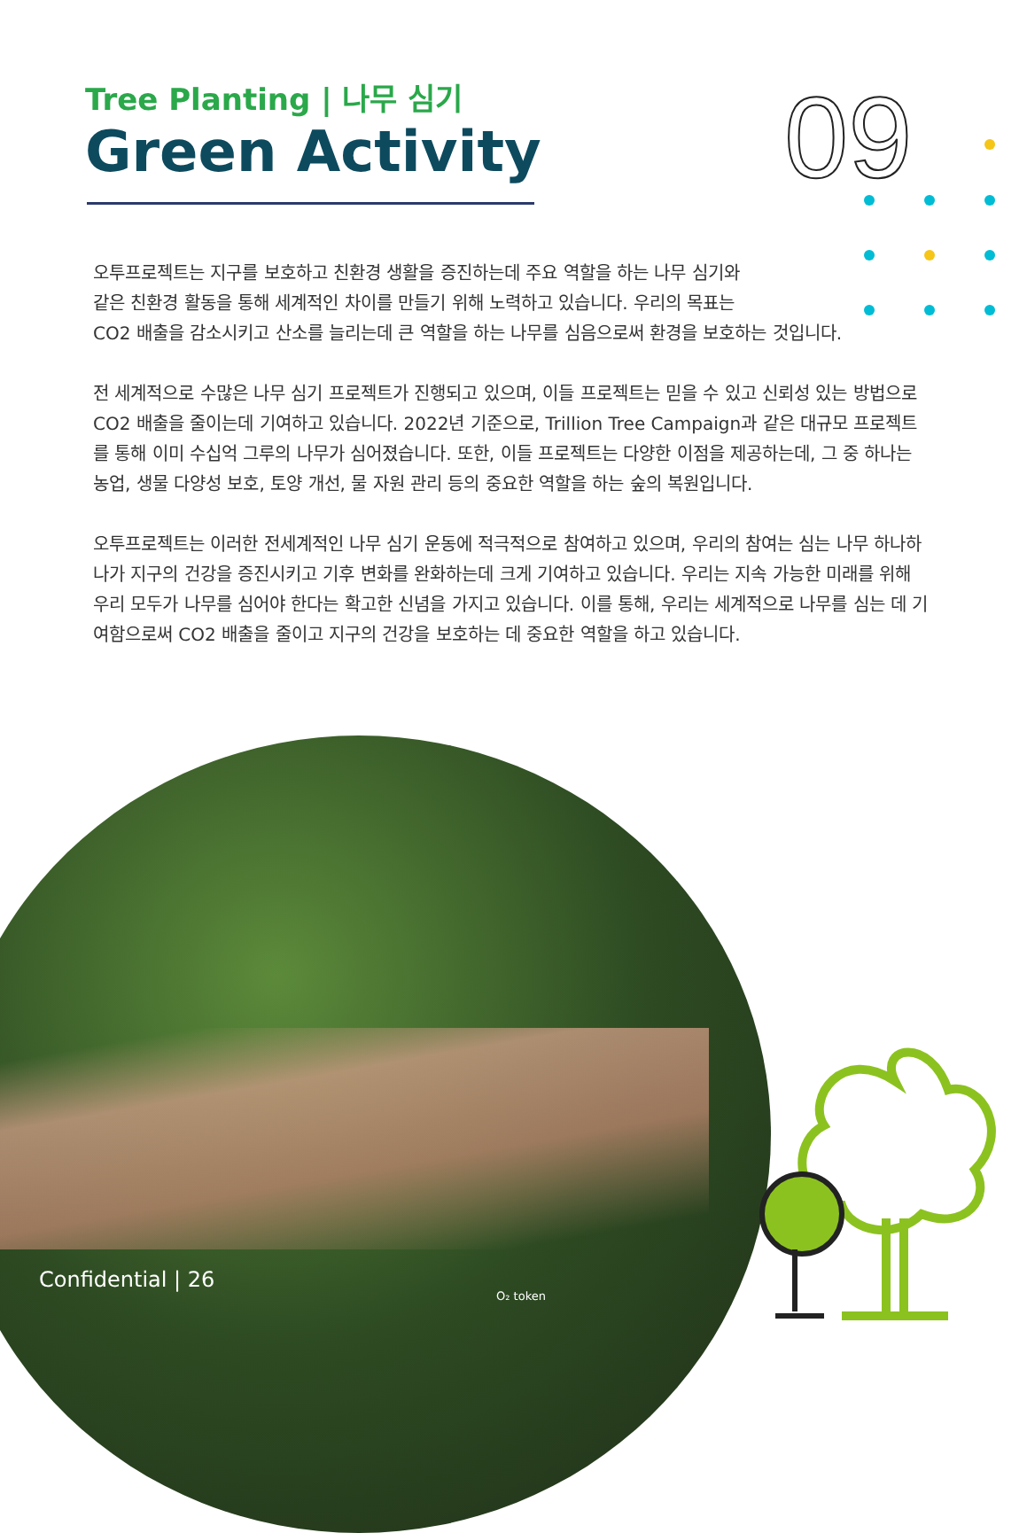Tree Planting | 나무 심기
Green Activity
09
오투프로젝트는 지구를 보호하고 친환경 생활을 증진하는데 주요 역할을 하는 나무 심기와
같은 친환경 활동을 통해 세계적인 차이를 만들기 위해 노력하고 있습니다. 우리의 목표는
CO2 배출을 감소시키고 산소를 늘리는데 큰 역할을 하는 나무를 심음으로써 환경을 보호하는 것입니다.
전 세계적으로 수많은 나무 심기 프로젝트가 진행되고 있으며, 이들 프로젝트는 믿을 수 있고 신뢰성 있는 방법으로 CO2 배출을 줄이는데 기여하고 있습니다. 2022년 기준으로, Trillion Tree Campaign과 같은 대규모 프로젝트를 통해 이미 수십억 그루의 나무가 심어졌습니다. 또한, 이들 프로젝트는 다양한 이점을 제공하는데, 그 중 하나는 농업, 생물 다양성 보호, 토양 개선, 물 자원 관리 등의 중요한 역할을 하는 숲의 복원입니다.
오투프로젝트는 이러한 전세계적인 나무 심기 운동에 적극적으로 참여하고 있으며, 우리의 참여는 심는 나무 하나하나가 지구의 건강을 증진시키고 기후 변화를 완화하는데 크게 기여하고 있습니다. 우리는 지속 가능한 미래를 위해 우리 모두가 나무를 심어야 한다는 확고한 신념을 가지고 있습니다. 이를 통해, 우리는 세계적으로 나무를 심는 데 기여함으로써 CO2 배출을 줄이고 지구의 건강을 보호하는 데 중요한 역할을 하고 있습니다.
Confidential | 26
O₂ token